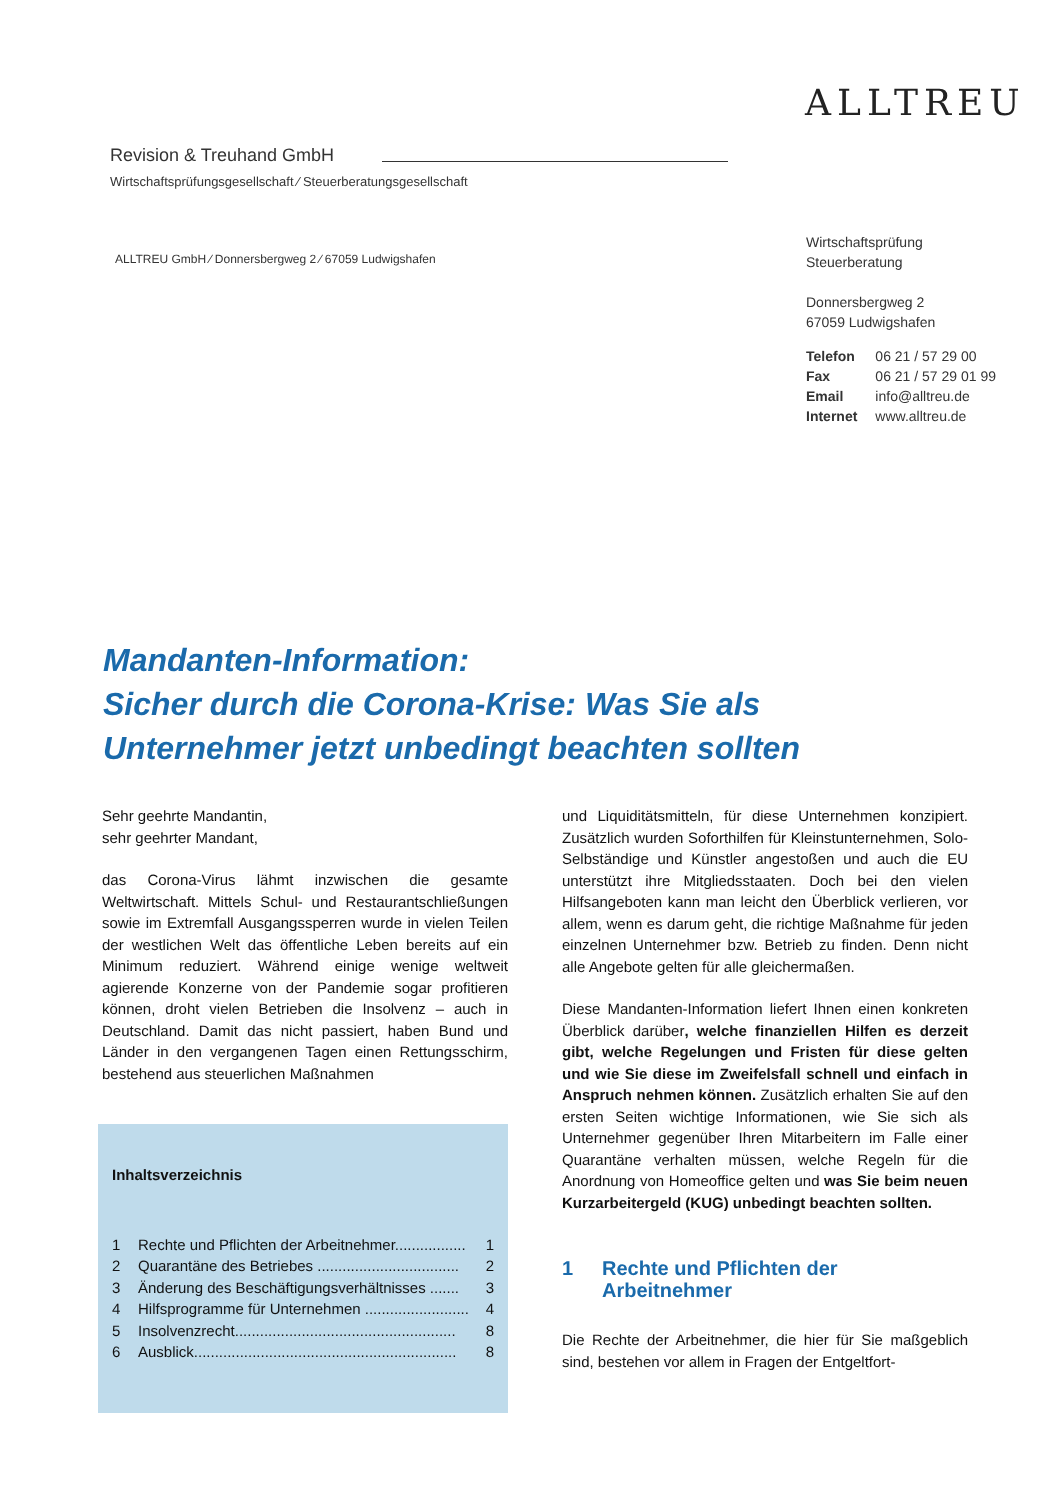ALLTREU
Revision & Treuhand GmbH
Wirtschaftsprüfungsgesellschaft ⁄ Steuerberatungsgesellschaft
ALLTREU GmbH ⁄ Donnersbergweg 2 ⁄ 67059 Ludwigshafen
Wirtschaftsprüfung
Steuerberatung
Donnersbergweg 2
67059 Ludwigshafen
| Telefon | 06 21 / 57 29 00 |
| Fax | 06 21 / 57 29 01 99 |
| Email | info@alltreu.de |
| Internet | www.alltreu.de |
Mandanten-Information:
Sicher durch die Corona-Krise: Was Sie als
Unternehmer jetzt unbedingt beachten sollten
Sehr geehrte Mandantin,
sehr geehrter Mandant,
das Corona-Virus lähmt inzwischen die gesamte Weltwirtschaft. Mittels Schul- und Restaurantschließungen sowie im Extremfall Ausgangssperren wurde in vielen Teilen der westlichen Welt das öffentliche Leben bereits auf ein Minimum reduziert. Während einige wenige weltweit agierende Konzerne von der Pandemie sogar profitieren können, droht vielen Betrieben die Insolvenz – auch in Deutschland. Damit das nicht passiert, haben Bund und Länder in den vergangenen Tagen einen Rettungsschirm, bestehend aus steuerlichen Maßnahmen
Inhaltsverzeichnis
1 Rechte und Pflichten der Arbeitnehmer................. 1
2 Quarantäne des Betriebes .................................. 2
3 Änderung des Beschäftigungsverhältnisses ....... 3
4 Hilfsprogramme für Unternehmen ......................... 4
5 Insolvenzrecht..................................................... 8
6 Ausblick............................................................... 8
und Liquiditätsmitteln, für diese Unternehmen konzipiert. Zusätzlich wurden Soforthilfen für Kleinstunternehmen, Solo-Selbständige und Künstler angestoßen und auch die EU unterstützt ihre Mitgliedsstaaten. Doch bei den vielen Hilfsangeboten kann man leicht den Überblick verlieren, vor allem, wenn es darum geht, die richtige Maßnahme für jeden einzelnen Unternehmer bzw. Betrieb zu finden. Denn nicht alle Angebote gelten für alle gleichermaßen.
Diese Mandanten-Information liefert Ihnen einen konkreten Überblick darüber, welche finanziellen Hilfen es derzeit gibt, welche Regelungen und Fristen für diese gelten und wie Sie diese im Zweifelsfall schnell und einfach in Anspruch nehmen können. Zusätzlich erhalten Sie auf den ersten Seiten wichtige Informationen, wie Sie sich als Unternehmer gegenüber Ihren Mitarbeitern im Falle einer Quarantäne verhalten müssen, welche Regeln für die Anordnung von Homeoffice gelten und was Sie beim neuen Kurzarbeitergeld (KUG) unbedingt beachten sollten.
1 Rechte und Pflichten der
Arbeitnehmer
Die Rechte der Arbeitnehmer, die hier für Sie maßgeblich sind, bestehen vor allem in Fragen der Entgeltfort-